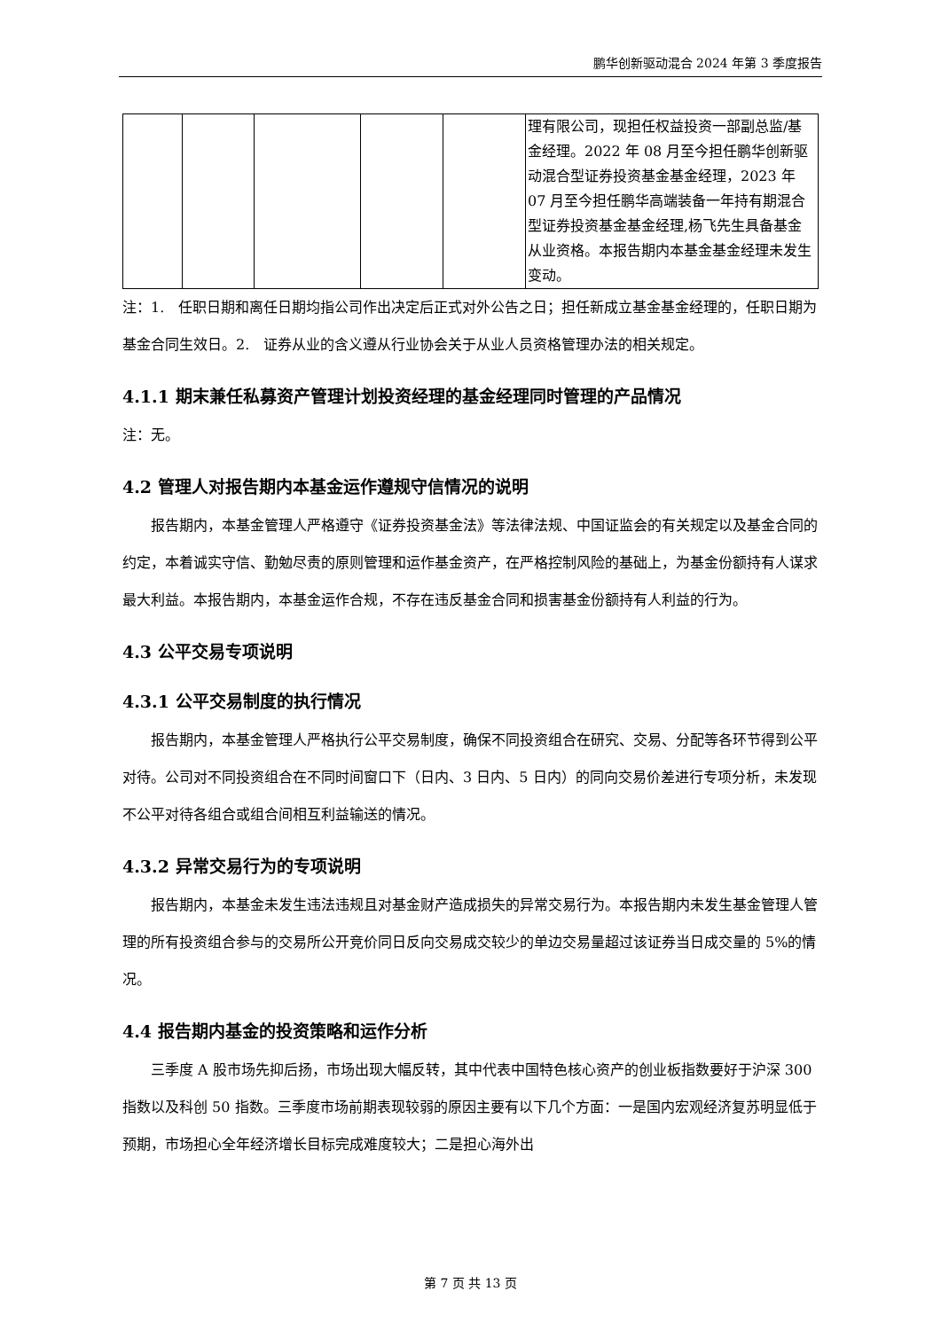鹏华创新驱动混合 2024 年第 3 季度报告
| | | | | | 理有限公司，现担任权益投资一部副总监/基金经理。2022 年 08 月至今担任鹏华创新驱动混合型证券投资基金基金经理，2023 年 07 月至今担任鹏华高端装备一年持有期混合型证券投资基金基金经理,杨飞先生具备基金从业资格。本报告期内本基金基金经理未发生变动。 |
注：1.　任职日期和离任日期均指公司作出决定后正式对外公告之日；担任新成立基金基金经理的，任职日期为基金合同生效日。2.　证券从业的含义遵从行业协会关于从业人员资格管理办法的相关规定。
4.1.1 期末兼任私募资产管理计划投资经理的基金经理同时管理的产品情况
注：无。
4.2 管理人对报告期内本基金运作遵规守信情况的说明
报告期内，本基金管理人严格遵守《证券投资基金法》等法律法规、中国证监会的有关规定以及基金合同的约定，本着诚实守信、勤勉尽责的原则管理和运作基金资产，在严格控制风险的基础上，为基金份额持有人谋求最大利益。本报告期内，本基金运作合规，不存在违反基金合同和损害基金份额持有人利益的行为。
4.3 公平交易专项说明
4.3.1 公平交易制度的执行情况
报告期内，本基金管理人严格执行公平交易制度，确保不同投资组合在研究、交易、分配等各环节得到公平对待。公司对不同投资组合在不同时间窗口下（日内、3 日内、5 日内）的同向交易价差进行专项分析，未发现不公平对待各组合或组合间相互利益输送的情况。
4.3.2 异常交易行为的专项说明
报告期内，本基金未发生违法违规且对基金财产造成损失的异常交易行为。本报告期内未发生基金管理人管理的所有投资组合参与的交易所公开竞价同日反向交易成交较少的单边交易量超过该证券当日成交量的 5%的情况。
4.4 报告期内基金的投资策略和运作分析
三季度 A 股市场先抑后扬，市场出现大幅反转，其中代表中国特色核心资产的创业板指数要好于沪深 300 指数以及科创 50 指数。三季度市场前期表现较弱的原因主要有以下几个方面：一是国内宏观经济复苏明显低于预期，市场担心全年经济增长目标完成难度较大；二是担心海外出
第 7 页 共 13 页